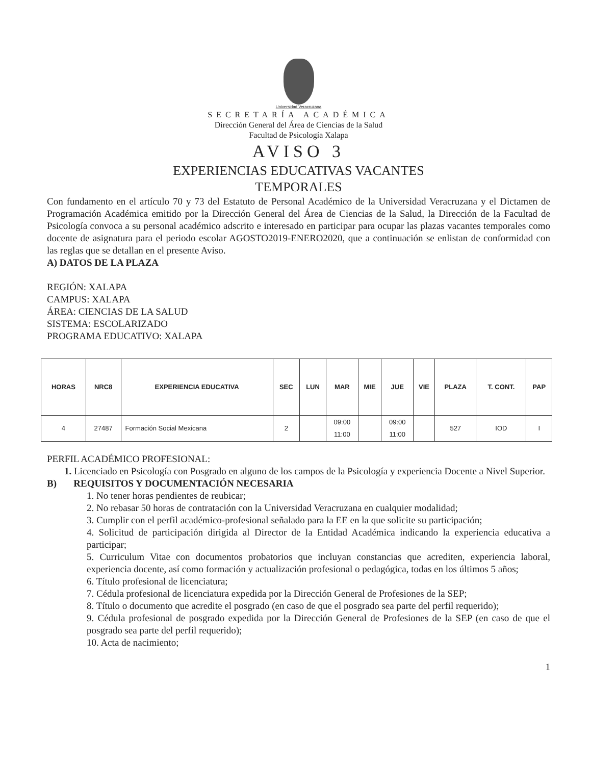Universidad Veracruzana
SECRETARÍA ACADÉMICA
Dirección General del Área de Ciencias de la Salud
Facultad de Psicología Xalapa
AVISO 3
EXPERIENCIAS EDUCATIVAS VACANTES
TEMPORALES
Con fundamento en el artículo 70 y 73 del Estatuto de Personal Académico de la Universidad Veracruzana y el Dictamen de Programación Académica emitido por la Dirección General del Área de Ciencias de la Salud, la Dirección de la Facultad de Psicología convoca a su personal académico adscrito e interesado en participar para ocupar las plazas vacantes temporales como docente de asignatura para el periodo escolar AGOSTO2019-ENERO2020, que a continuación se enlistan de conformidad con las reglas que se detallan en el presente Aviso.
A) DATOS DE LA PLAZA
REGIÓN: XALAPA
CAMPUS: XALAPA
ÁREA: CIENCIAS DE LA SALUD
SISTEMA: ESCOLARIZADO
PROGRAMA EDUCATIVO: XALAPA
| HORAS | NRC8 | EXPERIENCIA EDUCATIVA | SEC | LUN | MAR | MIE | JUE | VIE | PLAZA | T. CONT. | PAP |
| --- | --- | --- | --- | --- | --- | --- | --- | --- | --- | --- | --- |
| 4 | 27487 | Formación Social Mexicana | 2 | | 09:00 11:00 | | 09:00 11:00 | | 527 | IOD | I |
PERFIL ACADÉMICO PROFESIONAL:
1. Licenciado en Psicología con Posgrado en alguno de los campos de la Psicología y experiencia Docente a Nivel Superior.
B) REQUISITOS Y DOCUMENTACIÓN NECESARIA
1. No tener horas pendientes de reubicar;
2. No rebasar 50 horas de contratación con la Universidad Veracruzana en cualquier modalidad;
3. Cumplir con el perfil académico-profesional señalado para la EE en la que solicite su participación;
4. Solicitud de participación dirigida al Director de la Entidad Académica indicando la experiencia educativa a participar;
5. Curriculum Vitae con documentos probatorios que incluyan constancias que acrediten, experiencia laboral, experiencia docente, así como formación y actualización profesional o pedagógica, todas en los últimos 5 años;
6. Título profesional de licenciatura;
7. Cédula profesional de licenciatura expedida por la Dirección General de Profesiones de la SEP;
8. Título o documento que acredite el posgrado (en caso de que el posgrado sea parte del perfil requerido);
9. Cédula profesional de posgrado expedida por la Dirección General de Profesiones de la SEP (en caso de que el posgrado sea parte del perfil requerido);
10. Acta de nacimiento;
1